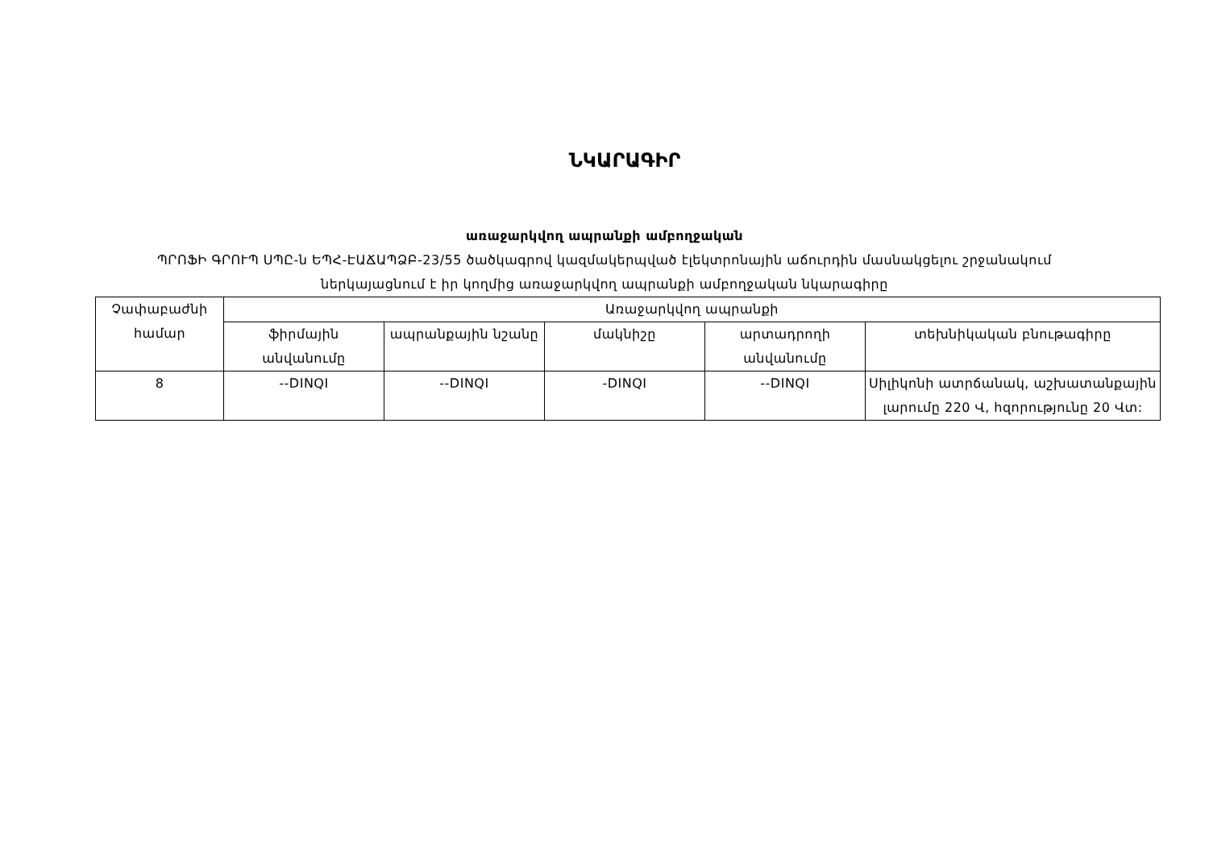ՆԿԱՐԱԳԻՐ
առաջարկվող ապրանքի ամբողջական
ՊՐՈՖԻ ԳՐՈՒՊ ՍՊԸ-ն ԵՊՀ-ԷԱՃԱՊՁԲ-23/55 ծածկագրով կազմակերպված էլեկտրոնային աճուրդին մասնակցելու շրջանակում
ներկայացնում է իր կողմից առաջարկվող ապրանքի ամբողջական նկարագիրը
| Չափաբաժնի համար | Առաջարկվող ապրանքի | | | | |
| --- | --- | --- | --- | --- | --- |
| | ֆիրմային անվանումը | ապրանքային նշանը | մակնիշը | արտադրողի անվանումը | տեխնիկական բնութագիրը |
| 8 | --DINQI | --DINQI | -DINQI | --DINQI | Սիլիկոնի ատրճանակ, աշխատանքային լարումը 220 Վ, հզորությունը 20 Վտ: |